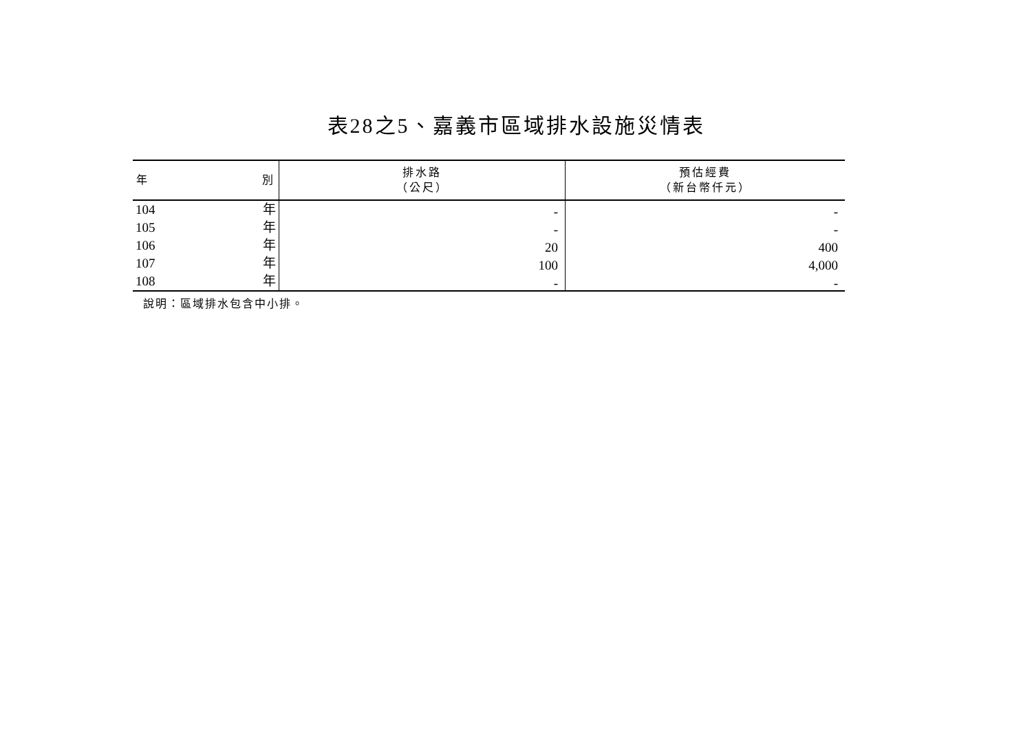表28之5、嘉義市區域排水設施災情表
| 年 別 | 排水路 （公尺） | 預估經費 （新台幣仟元） |
| --- | --- | --- |
| 104 年 | - | - |
| 105 年 | - | - |
| 106 年 | 20 | 400 |
| 107 年 | 100 | 4,000 |
| 108 年 | - | - |
說明：區域排水包含中小排。